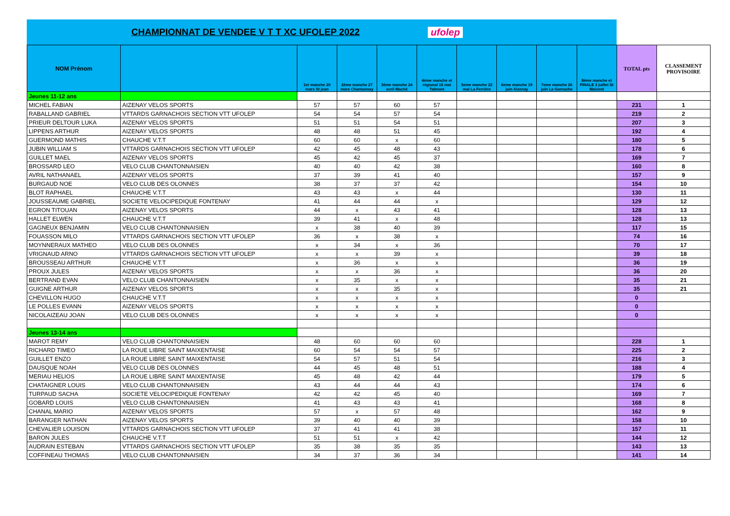CHAMPIONNAT DE VENDEE V T T XC UFOLEP 2022
ufolep
| NOM Prénom | | 1er manche 20 mars St jean | 2ème manche 27 mars Chantonnay | 3ème manche 24 avril Maché | 4ème manche et régional 15 mai Talmont | 5eme manche 22 mai La Ferrière | 6eme manche 19 juin Aizenay | 7eme manche 26 juin La Garnache | 8ème manche et FINALE 3 juillet St Maixent | TOTAL pts | CLASSEMENT PROVISOIRE |
| --- | --- | --- | --- | --- | --- | --- | --- | --- | --- | --- | --- |
| Jeunes 11-12 ans | | | | | | | | | | | |
| MICHEL FABIAN | AIZENAY VELOS SPORTS | 57 | 57 | 60 | 57 | | | | | 231 | 1 |
| RABALLAND GABRIEL | VTTARDS GARNACHOIS SECTION VTT UFOLEP | 54 | 54 | 57 | 54 | | | | | 219 | 2 |
| PRIEUR DELTOUR LUKA | AIZENAY VELOS SPORTS | 51 | 51 | 54 | 51 | | | | | 207 | 3 |
| LIPPENS ARTHUR | AIZENAY VELOS SPORTS | 48 | 48 | 51 | 45 | | | | | 192 | 4 |
| GUERMOND MATHIS | CHAUCHE V.T.T | 60 | 60 | x | 60 | | | | | 180 | 5 |
| JUBIN WILLIAM S | VTTARDS GARNACHOIS SECTION VTT UFOLEP | 42 | 45 | 48 | 43 | | | | | 178 | 6 |
| GUILLET MAEL | AIZENAY VELOS SPORTS | 45 | 42 | 45 | 37 | | | | | 169 | 7 |
| BROSSARD LEO | VELO CLUB CHANTONNAISIEN | 40 | 40 | 42 | 38 | | | | | 160 | 8 |
| AVRIL NATHANAEL | AIZENAY VELOS SPORTS | 37 | 39 | 41 | 40 | | | | | 157 | 9 |
| BURGAUD NOE | VELO CLUB DES OLONNES | 38 | 37 | 37 | 42 | | | | | 154 | 10 |
| BLOT RAPHAEL | CHAUCHE V.T.T | 43 | 43 | x | 44 | | | | | 130 | 11 |
| JOUSSEAUME GABRIEL | SOCIETE VELOCIPEDIQUE FONTENAY | 41 | 44 | 44 | x | | | | | 129 | 12 |
| EGRON TITOUAN | AIZENAY VELOS SPORTS | 44 | x | 43 | 41 | | | | | 128 | 13 |
| HALLET ELWEN | CHAUCHE V.T.T | 39 | 41 | x | 48 | | | | | 128 | 13 |
| GAGNEUX BENJAMIN | VELO CLUB CHANTONNAISIEN | x | 38 | 40 | 39 | | | | | 117 | 15 |
| FOUASSON MILO | VTTARDS GARNACHOIS SECTION VTT UFOLEP | 36 | x | 38 | x | | | | | 74 | 16 |
| MOYNNERAUX MATHEO | VELO CLUB DES OLONNES | x | 34 | x | 36 | | | | | 70 | 17 |
| VRIGNAUD ARNO | VTTARDS GARNACHOIS SECTION VTT UFOLEP | x | x | 39 | x | | | | | 39 | 18 |
| BROUSSEAU ARTHUR | CHAUCHE V.T.T | x | 36 | x | x | | | | | 36 | 19 |
| PROUX JULES | AIZENAY VELOS SPORTS | x | x | 36 | x | | | | | 36 | 20 |
| BERTRAND EVAN | VELO CLUB CHANTONNAISIEN | x | 35 | x | x | | | | | 35 | 21 |
| GUIGNE ARTHUR | AIZENAY VELOS SPORTS | x | x | 35 | x | | | | | 35 | 21 |
| CHEVILLON HUGO | CHAUCHE V.T.T | x | x | x | x | | | | | 0 | |
| LE POLLES EVANN | AIZENAY VELOS SPORTS | x | x | x | x | | | | | 0 | |
| NICOLAIZEAU JOAN | VELO CLUB DES OLONNES | x | x | x | x | | | | | 0 | |
| Jeunes 13-14 ans | | | | | | | | | | | |
| MAROT REMY | VELO CLUB CHANTONNAISIEN | 48 | 60 | 60 | 60 | | | | | 228 | 1 |
| RICHARD TIMEO | LA ROUE LIBRE SAINT MAIXENTAISE | 60 | 54 | 54 | 57 | | | | | 225 | 2 |
| GUILLET ENZO | LA ROUE LIBRE SAINT MAIXENTAISE | 54 | 57 | 51 | 54 | | | | | 216 | 3 |
| DAUSQUE NOAH | VELO CLUB DES OLONNES | 44 | 45 | 48 | 51 | | | | | 188 | 4 |
| MERIAU HELIOS | LA ROUE LIBRE SAINT MAIXENTAISE | 45 | 48 | 42 | 44 | | | | | 179 | 5 |
| CHATAIGNER LOUIS | VELO CLUB CHANTONNAISIEN | 43 | 44 | 44 | 43 | | | | | 174 | 6 |
| TURPAUD SACHA | SOCIETE VELOCIPEDIQUE FONTENAY | 42 | 42 | 45 | 40 | | | | | 169 | 7 |
| GOBARD LOUIS | VELO CLUB CHANTONNAISIEN | 41 | 43 | 43 | 41 | | | | | 168 | 8 |
| CHANAL MARIO | AIZENAY VELOS SPORTS | 57 | x | 57 | 48 | | | | | 162 | 9 |
| BARANGER NATHAN | AIZENAY VELOS SPORTS | 39 | 40 | 40 | 39 | | | | | 158 | 10 |
| CHEVALIER LOUISON | VTTARDS GARNACHOIS SECTION VTT UFOLEP | 37 | 41 | 41 | 38 | | | | | 157 | 11 |
| BARON JULES | CHAUCHE V.T.T | 51 | 51 | x | 42 | | | | | 144 | 12 |
| AUDRAIN ESTEBAN | VTTARDS GARNACHOIS SECTION VTT UFOLEP | 35 | 38 | 35 | 35 | | | | | 143 | 13 |
| COFFINEAU THOMAS | VELO CLUB CHANTONNAISIEN | 34 | 37 | 36 | 34 | | | | | 141 | 14 |